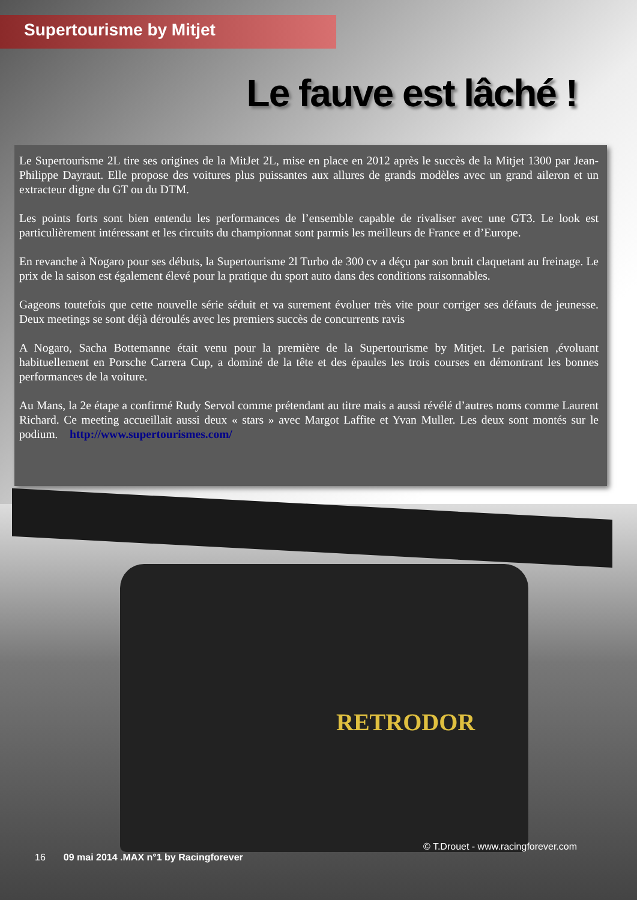Supertourisme by Mitjet
Le fauve est lâché !
Le Supertourisme 2L tire ses origines de la MitJet 2L, mise en place en 2012 après le succès de la Mitjet 1300 par Jean-Philippe Dayraut. Elle propose des voitures plus puissantes aux allures de grands modèles avec un grand aileron et un extracteur digne du GT ou du DTM.
Les points forts sont bien entendu les performances de l’ensemble capable de rivaliser avec une GT3. Le look est particulièrement intéressant et les circuits du championnat sont parmis les meilleurs de France et d’Europe.
En revanche à Nogaro pour ses débuts, la Supertourisme 2l Turbo de 300 cv a déçu par son bruit claquetant au freinage. Le prix de la saison est également élevé pour la pratique du sport auto dans des conditions raisonnables.
Gageons toutefois que cette nouvelle série séduit et va surement évoluer très vite pour corriger ses défauts de jeunesse. Deux meetings se sont déjà déroulés avec les premiers succès de concurrents ravis
A Nogaro, Sacha Bottemanne était venu pour la première de la Supertourisme by Mitjet. Le parisien ,évoluant habituellement en Porsche Carrera Cup, a dominé de la tête et des épaules les trois courses en démontrant les bonnes performances de la voiture.
Au Mans, la 2e étape a confirmé Rudy Servol comme prétendant au titre mais a aussi révélé d’autres noms comme Laurent Richard. Ce meeting accueillait aussi deux « stars » avec Margot Laffite et Yvan Muller. Les deux sont montés sur le podium. http://www.supertourismes.com/
RETRODOR
16 09 mai 2014 .MAX n°1 by Racingforever © T.Drouet - www.racingforever.com